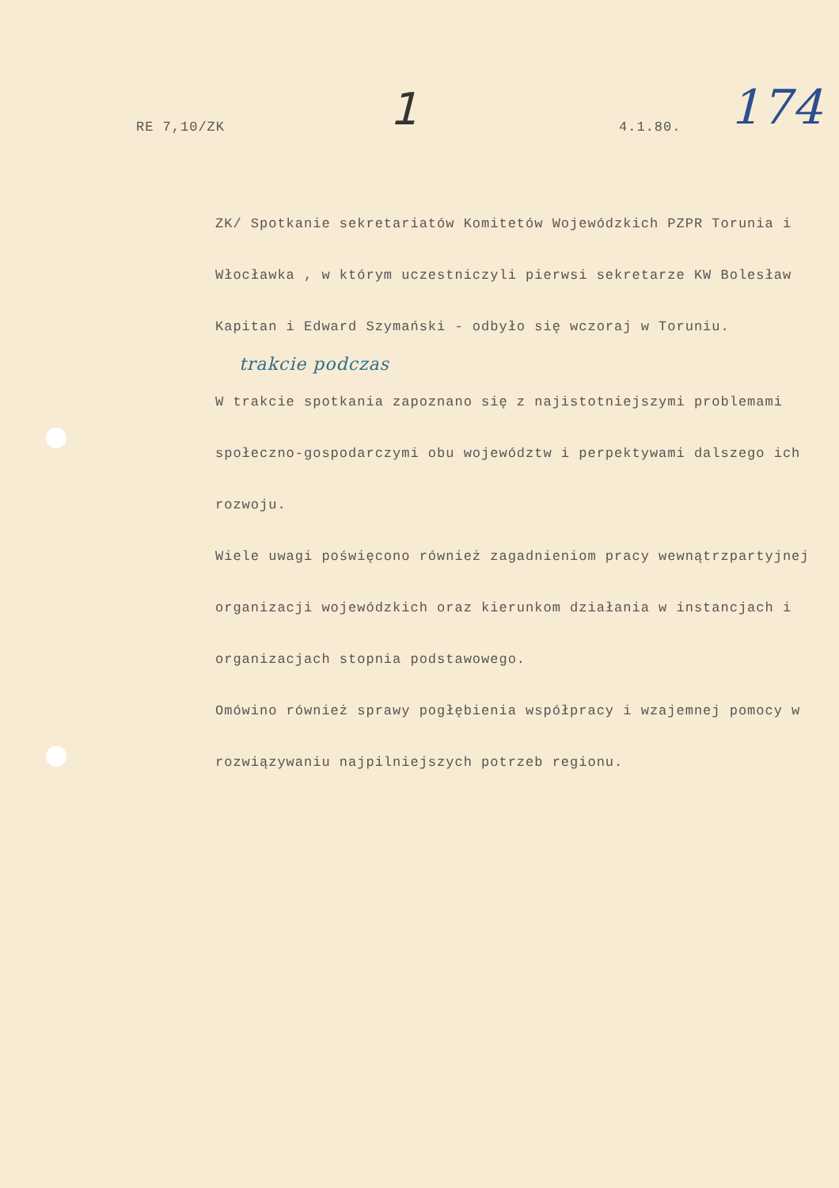RE 7,10/ZK
1
4.1.80.
174
ZK/ Spotkanie sekretariatów Komitetów Wojewódzkich PZPR Torunia i Włocławka , w którym uczestniczyli pierwsi sekretarze KW Bolesław Kapitan i Edward Szymański - odbyło się wczoraj w Toruniu.
trakcie podczas
W trakcie spotkania zapoznano się z najistotniejszymi problemami społeczno-gospodarczymi obu województw i perpektywami dalszego ich rozwoju.
Wiele uwagi poświęcono również zagadnieniom pracy wewnątrzpartyjnej organizacji wojewódzkich oraz kierunkom działania w instancjach i organizacjach stopnia podstawowego.
Omówino również sprawy pogłębienia współpracy i wzajemnej pomocy w rozwiązywaniu najpilniejszych potrzeb regionu.